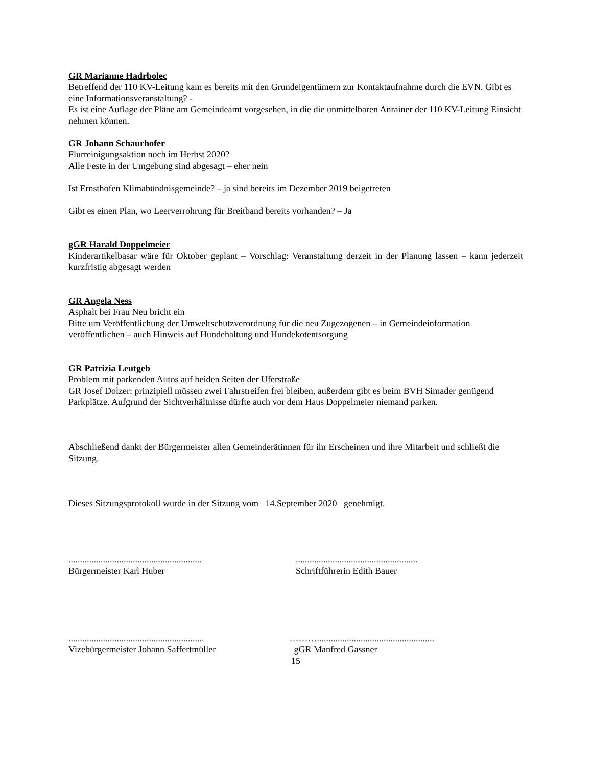GR Marianne Hadrbolec
Betreffend der 110 KV-Leitung kam es bereits mit den Grundeigentümern zur Kontaktaufnahme durch die EVN. Gibt es eine Informationsveranstaltung? -
Es ist eine Auflage der Pläne am Gemeindeamt vorgesehen, in die die unmittelbaren Anrainer der 110 KV-Leitung Einsicht nehmen können.
GR Johann Schaurhofer
Flurreinigungsaktion noch im Herbst 2020?
Alle Feste in der Umgebung sind abgesagt – eher nein
Ist Ernsthofen Klimabündnisgemeinde? – ja sind bereits im Dezember 2019 beigetreten
Gibt es einen Plan, wo Leerverrohrung für Breitband bereits vorhanden? – Ja
gGR Harald Doppelmeier
Kinderartikelbasar wäre für Oktober geplant – Vorschlag: Veranstaltung derzeit in der Planung lassen – kann jederzeit kurzfristig abgesagt werden
GR Angela Ness
Asphalt bei Frau Neu bricht ein
Bitte um Veröffentlichung der Umweltschutzverordnung für die neu Zugezogenen – in Gemeindeinformation veröffentlichen – auch Hinweis auf Hundehaltung und Hundekotentsorgung
GR Patrizia Leutgeb
Problem mit parkenden Autos auf beiden Seiten der Uferstraße
GR Josef Dolzer: prinzipiell müssen zwei Fahrstreifen frei bleiben, außerdem gibt es beim BVH Simader genügend Parkplätze. Aufgrund der Sichtverhältnisse dürfte auch vor dem Haus Doppelmeier niemand parken.
Abschließend dankt der Bürgermeister allen Gemeinderätinnen für ihr Erscheinen und ihre Mitarbeit und schließt die Sitzung.
Dieses Sitzungsprotokoll wurde in der Sitzung vom 14.September 2020 genehmigt.
..........................................................
Bürgermeister Karl Huber
.....................................................
Schriftführerin Edith Bauer
...........................................................
Vizebürgermeister Johann Saffertmüller
………...................................................
gGR Manfred Gassner
15